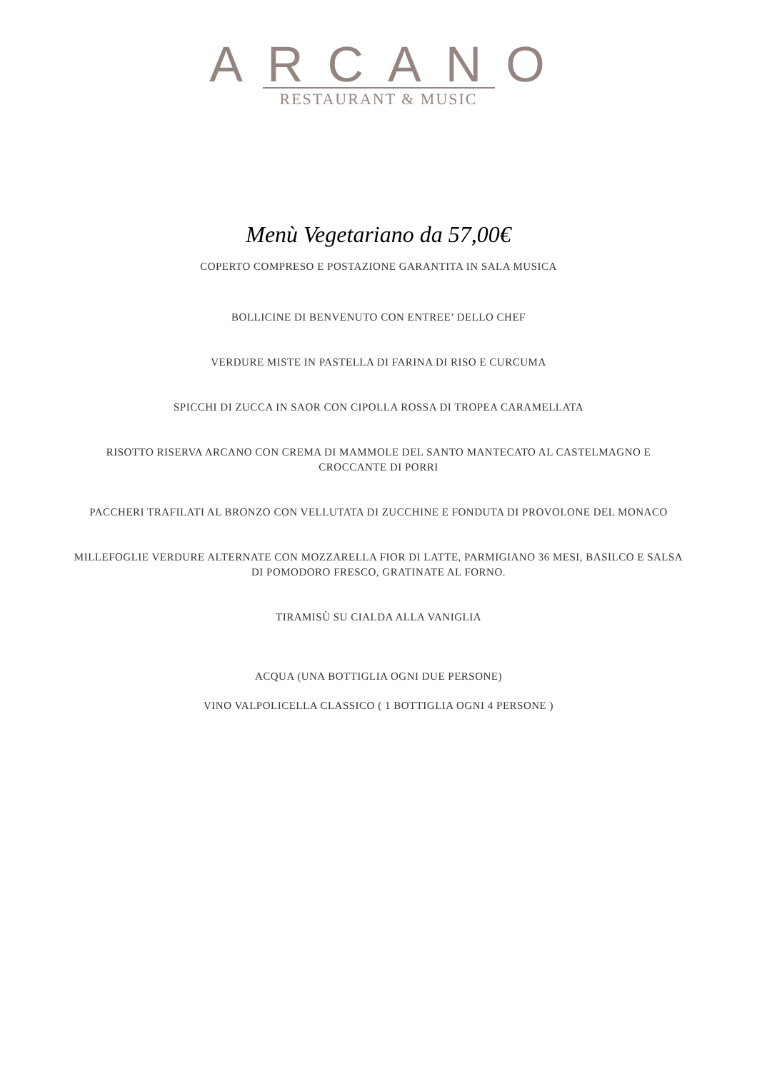ARCANO
RESTAURANT & MUSIC
Menù Vegetariano da 57,00€
COPERTO COMPRESO E POSTAZIONE GARANTITA IN SALA MUSICA
BOLLICINE DI BENVENUTO CON ENTREE’ DELLO CHEF
VERDURE MISTE IN PASTELLA DI FARINA DI RISO E CURCUMA
SPICCHI DI ZUCCA IN SAOR CON CIPOLLA ROSSA DI TROPEA CARAMELLATA
RISOTTO RISERVA ARCANO CON CREMA DI MAMMOLE DEL SANTO MANTECATO AL CASTELMAGNO E CROCCANTE DI PORRI
PACCHERI TRAFILATI AL BRONZO CON VELLUTATA DI ZUCCHINE E FONDUTA DI PROVOLONE DEL MONACO
MILLEFOGLIE VERDURE ALTERNATE CON MOZZARELLA FIOR DI LATTE, PARMIGIANO 36 MESI, BASILCO E SALSA DI POMODORO FRESCO, GRATINATE AL FORNO.
TIRAMISÙ SU CIALDA ALLA VANIGLIA
ACQUA (UNA BOTTIGLIA OGNI DUE PERSONE)
VINO VALPOLICELLA CLASSICO ( 1 BOTTIGLIA OGNI 4 PERSONE )